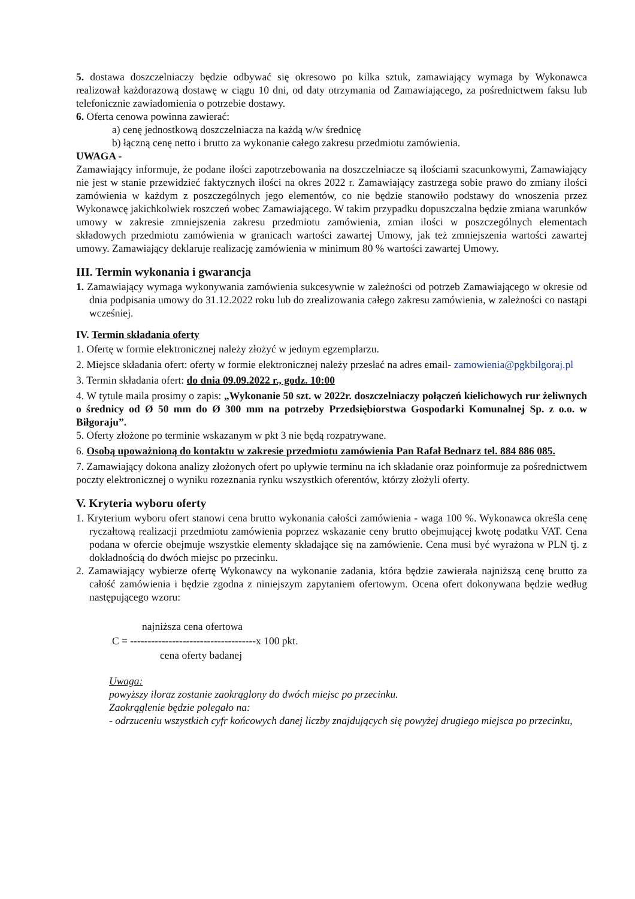5. dostawa doszczelniaczy będzie odbywać się okresowo po kilka sztuk, zamawiający wymaga by Wykonawca realizował każdorazową dostawę w ciągu 10 dni, od daty otrzymania od Zamawiającego, za pośrednictwem faksu lub telefonicznie zawiadomienia o potrzebie dostawy.
6. Oferta cenowa powinna zawierać:
a) cenę jednostkową doszczelniacza na każdą w/w średnicę
b) łączną cenę netto i brutto za wykonanie całego zakresu przedmiotu zamówienia.
UWAGA -
Zamawiający informuje, że podane ilości zapotrzebowania na doszczelniacze są ilościami szacunkowymi, Zamawiający nie jest w stanie przewidzieć faktycznych ilości na okres 2022 r. Zamawiający zastrzega sobie prawo do zmiany ilości zamówienia w każdym z poszczególnych jego elementów, co nie będzie stanowiło podstawy do wnoszenia przez Wykonawcę jakichkolwiek roszczeń wobec Zamawiającego. W takim przypadku dopuszczalna będzie zmiana warunków umowy w zakresie zmniejszenia zakresu przedmiotu zamówienia, zmian ilości w poszczególnych elementach składowych przedmiotu zamówienia w granicach wartości zawartej Umowy, jak też zmniejszenia wartości zawartej umowy. Zamawiający deklaruje realizację zamówienia w minimum 80 % wartości zawartej Umowy.
III. Termin wykonania i gwarancja
1. Zamawiający wymaga wykonywania zamówienia sukcesywnie w zależności od potrzeb Zamawiającego w okresie od dnia podpisania umowy do 31.12.2022 roku lub do zrealizowania całego zakresu zamówienia, w zależności co nastąpi wcześniej.
IV. Termin składania oferty
1. Ofertę w formie elektronicznej należy złożyć w jednym egzemplarzu.
2. Miejsce składania ofert: oferty w formie elektronicznej należy przesłać na adres email- zamowienia@pgkbilgoraj.pl
3. Termin składania ofert: do dnia 09.09.2022 r., godz. 10:00
4. W tytule maila prosimy o zapis: „Wykonanie 50 szt. w 2022r. doszczelniaczy połączeń kielichowych rur żeliwnych o średnicy od Ø 50 mm do Ø 300 mm na potrzeby Przedsiębiorstwa Gospodarki Komunalnej Sp. z o.o. w Biłgoraju”.
5. Oferty złożone po terminie wskazanym w pkt 3 nie będą rozpatrywane.
6. Osobą upoważnioną do kontaktu w zakresie przedmiotu zamówienia Pan Rafał Bednarz tel. 884 886 085.
7. Zamawiający dokona analizy złożonych ofert po upływie terminu na ich składanie oraz poinformuje za pośrednictwem poczty elektronicznej o wyniku rozeznania rynku wszystkich oferentów, którzy złożyli oferty.
V. Kryteria wyboru oferty
1. Kryterium wyboru ofert stanowi cena brutto wykonania całości zamówienia - waga 100 %. Wykonawca określa cenę ryczałtową realizacji przedmiotu zamówienia poprzez wskazanie ceny brutto obejmującej kwotę podatku VAT. Cena podana w ofercie obejmuje wszystkie elementy składające się na zamówienie. Cena musi być wyrażona w PLN tj. z dokładnością do dwóch miejsc po przecinku.
2. Zamawiający wybierze ofertę Wykonawcy na wykonanie zadania, która będzie zawierała najniższą cenę brutto za całość zamówienia i będzie zgodna z niniejszym zapytaniem ofertowym. Ocena ofert dokonywana będzie według następującego wzoru:
najniższa cena ofertowa
C = ------------------------------------x 100 pkt.
cena oferty badanej
Uwaga:
powyższy iloraz zostanie zaokrąglony do dwóch miejsc po przecinku.
Zaokrąglenie będzie polegało na:
- odrzuceniu wszystkich cyfr końcowych danej liczby znajdujących się powyżej drugiego miejsca po przecinku,